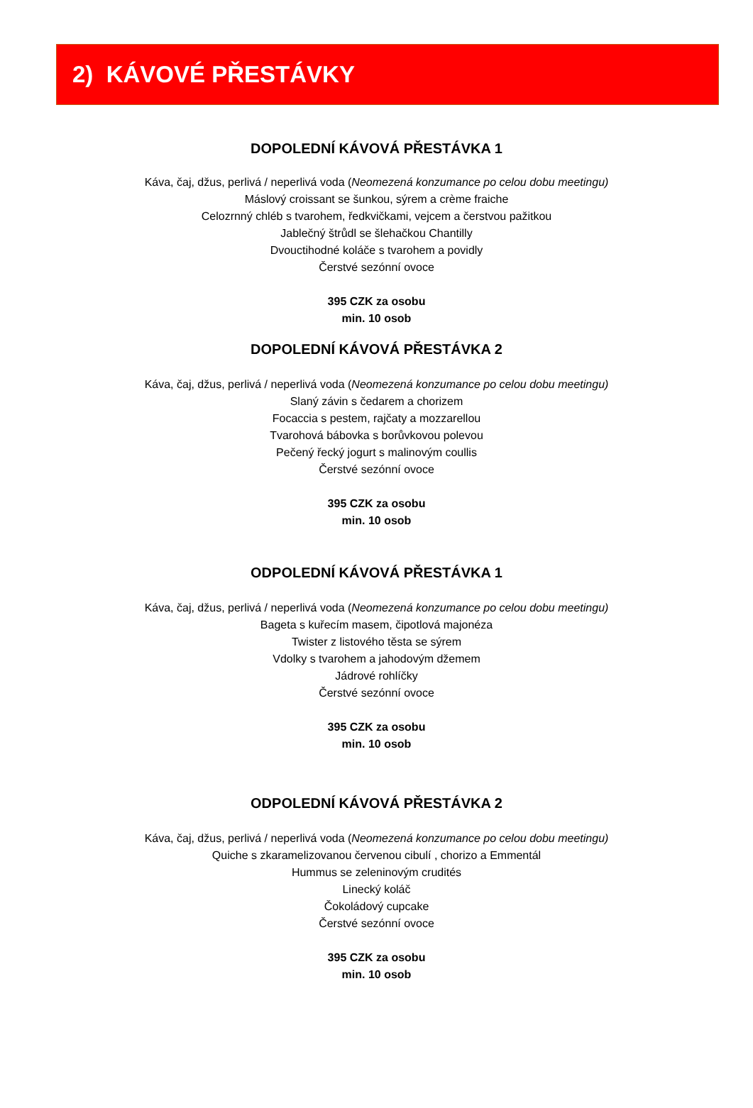2) KÁVOVÉ PŘESTÁVKY
DOPOLEDNÍ KÁVOVÁ PŘESTÁVKA 1
Káva, čaj, džus, perlivá / neperlivá voda (Neomezená konzumance po celou dobu meetingu)
Máslový croissant se šunkou, sýrem a crème fraiche
Celozrnný chléb s tvarohem, ředkvičkami, vejcem a čerstvou pažitkou
Jablečný štrůdl se šlehačkou Chantilly
Dvouctihodné koláče s tvarohem a povidly
Čerstvé sezónní ovoce
395 CZK za osobu
min. 10 osob
DOPOLEDNÍ KÁVOVÁ PŘESTÁVKA 2
Káva, čaj, džus, perlivá / neperlivá voda (Neomezená konzumance po celou dobu meetingu)
Slaný závin s čedarem a chorizem
Focaccia s pestem, rajčaty a mozzarellou
Tvarohová bábovka s borůvkovou polevou
Pečený řecký jogurt s malinovým coullis
Čerstvé sezónní ovoce
395 CZK za osobu
min. 10 osob
ODPOLEDNÍ KÁVOVÁ PŘESTÁVKA 1
Káva, čaj, džus, perlivá / neperlivá voda (Neomezená konzumance po celou dobu meetingu)
Bageta s kuřecím masem, čipotlová majonéza
Twister z listového těsta se sýrem
Vdolky s tvarohem a jahodovým džemem
Jádrové rohlíčky
Čerstvé sezónní ovoce
395 CZK za osobu
min. 10 osob
ODPOLEDNÍ KÁVOVÁ PŘESTÁVKA 2
Káva, čaj, džus, perlivá / neperlivá voda (Neomezená konzumance po celou dobu meetingu)
Quiche s zkaramelizovanou červenou cibulí , chorizo a Emmentál
Hummus se zeleninovým crudités
Linecký koláč
Čokoládový cupcake
Čerstvé sezónní ovoce
395 CZK za osobu
min. 10 osob